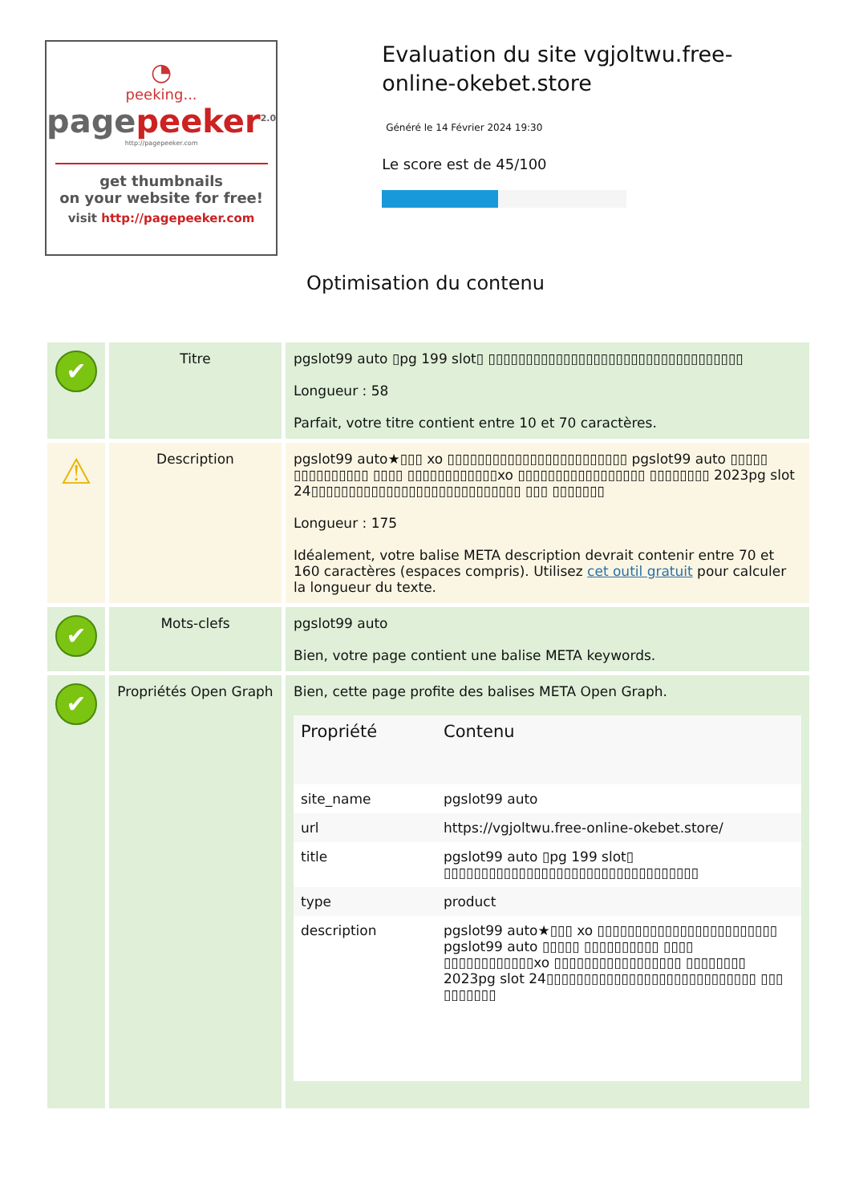◔
peeking...
pagepeeker<sup>2.0</sup>
http://pagepeeker.com
get thumbnails
on your website for free!
visit http://pagepeeker.com
Evaluation du site vgjoltwu.free-online-okebet.store
Généré le 14 Février 2024 19:30
Le score est de 45/100
Optimisation du contenu
| ✔ | Titre | pgslot99 auto ▯pg 199 slot▯ ▯▯▯▯▯▯▯▯▯▯▯▯▯▯▯▯▯▯▯▯▯▯▯▯▯▯▯▯▯▯▯▯▯▯ Longueur : 58 Parfait, votre titre contient entre 10 et 70 caractères. |
| ⚠ | Description | pgslot99 auto★▯▯▯ xo ▯▯▯▯▯▯▯▯▯▯▯▯▯▯▯▯▯▯▯▯▯▯▯▯ pgslot99 auto ▯▯▯▯▯ ▯▯▯▯▯▯▯▯▯▯ ▯▯▯▯ ▯▯▯▯▯▯▯▯▯▯▯▯xo ▯▯▯▯▯▯▯▯▯▯▯▯▯▯▯▯▯ ▯▯▯▯▯▯▯▯ 2023pg slot 24▯▯▯▯▯▯▯▯▯▯▯▯▯▯▯▯▯▯▯▯▯▯▯▯▯▯▯▯ ▯▯▯ ▯▯▯▯▯▯▯ Longueur : 175 Idéalement, votre balise META description devrait contenir entre 70 et 160 caractères (espaces compris). Utilisez cet outil gratuit pour calculer la longueur du texte. |
| ✔ | Mots-clefs | pgslot99 auto Bien, votre page contient une balise META keywords. |
| ✔ | Propriétés Open Graph | Bien, cette page profite des balises META Open Graph. / Propriété / Contenu / / --- / --- / / site_name / pgslot99 auto / / url / https://vgjoltwu.free-online-okebet.store/ / / title / pgslot99 auto ▯pg 199 slot▯ ▯▯▯▯▯▯▯▯▯▯▯▯▯▯▯▯▯▯▯▯▯▯▯▯▯▯▯▯▯▯▯▯▯▯ / / type / product / / description / pgslot99 auto★▯▯▯ xo ▯▯▯▯▯▯▯▯▯▯▯▯▯▯▯▯▯▯▯▯▯▯▯▯ pgslot99 auto ▯▯▯▯▯ ▯▯▯▯▯▯▯▯▯▯ ▯▯▯▯ ▯▯▯▯▯▯▯▯▯▯▯▯xo ▯▯▯▯▯▯▯▯▯▯▯▯▯▯▯▯▯ ▯▯▯▯▯▯▯▯ 2023pg slot 24▯▯▯▯▯▯▯▯▯▯▯▯▯▯▯▯▯▯▯▯▯▯▯▯▯▯▯▯ ▯▯▯ ▯▯▯▯▯▯▯ / |